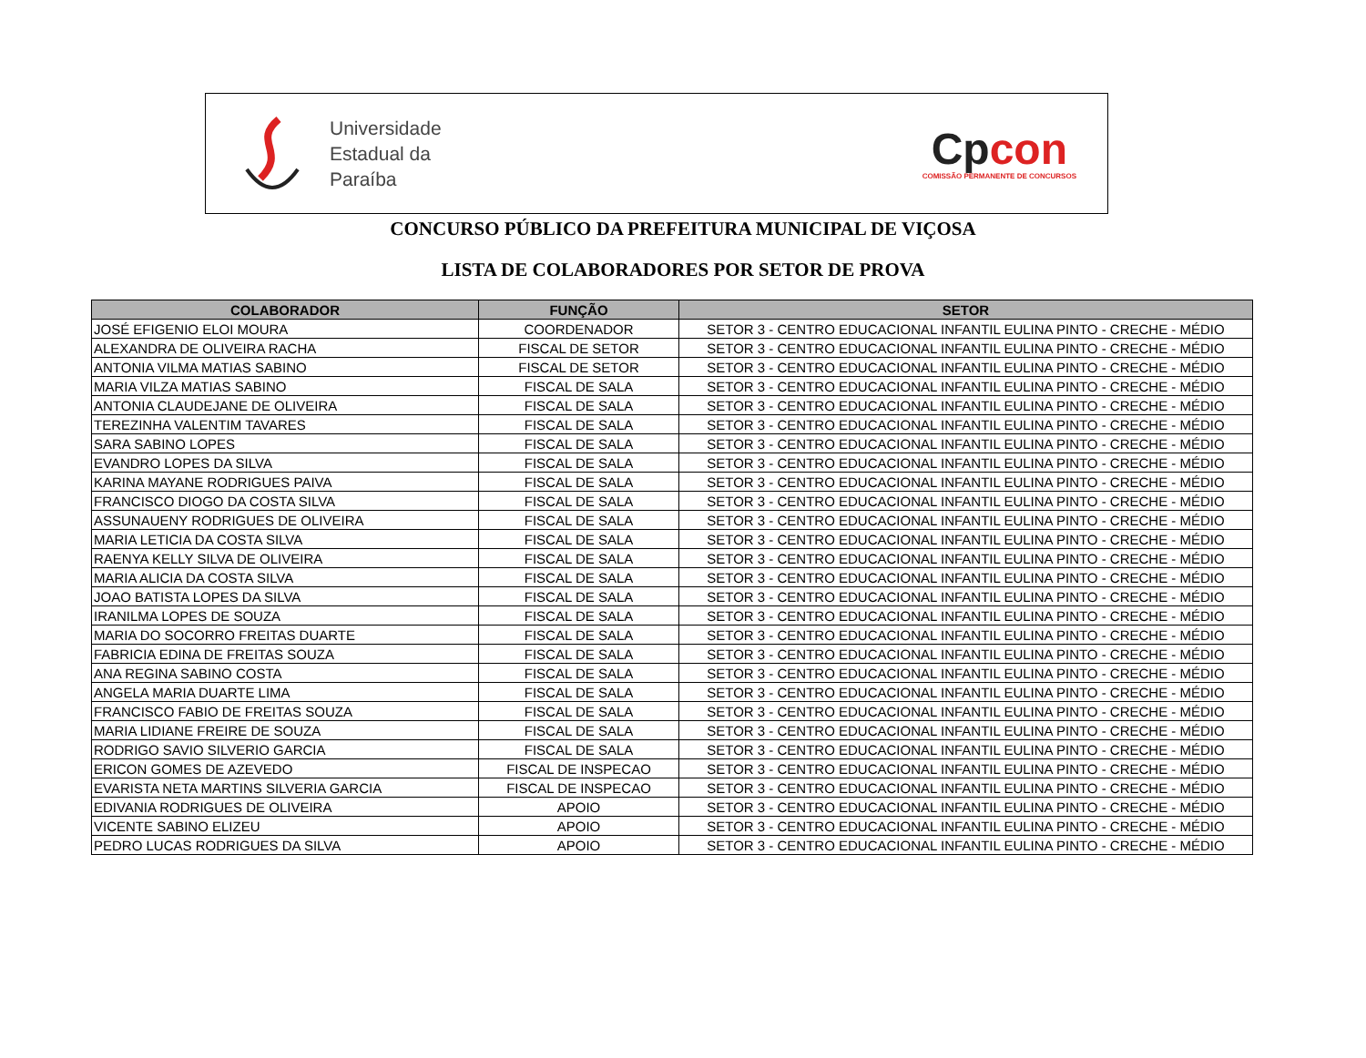Universidade
Estadual da
Paraíba
Cpcon
COMISSÃO PERMANENTE DE CONCURSOS
CONCURSO PÚBLICO DA PREFEITURA MUNICIPAL DE VIÇOSA
LISTA DE COLABORADORES POR SETOR DE PROVA
| COLABORADOR | FUNÇÃO | SETOR |
| --- | --- | --- |
| JOSÉ EFIGENIO ELOI MOURA | COORDENADOR | SETOR 3 - CENTRO EDUCACIONAL INFANTIL EULINA PINTO - CRECHE - MÉDIO |
| ALEXANDRA DE OLIVEIRA RACHA | FISCAL DE SETOR | SETOR 3 - CENTRO EDUCACIONAL INFANTIL EULINA PINTO - CRECHE - MÉDIO |
| ANTONIA VILMA MATIAS SABINO | FISCAL DE SETOR | SETOR 3 - CENTRO EDUCACIONAL INFANTIL EULINA PINTO - CRECHE - MÉDIO |
| MARIA VILZA MATIAS SABINO | FISCAL DE SALA | SETOR 3 - CENTRO EDUCACIONAL INFANTIL EULINA PINTO - CRECHE - MÉDIO |
| ANTONIA CLAUDEJANE DE OLIVEIRA | FISCAL DE SALA | SETOR 3 - CENTRO EDUCACIONAL INFANTIL EULINA PINTO - CRECHE - MÉDIO |
| TEREZINHA VALENTIM TAVARES | FISCAL DE SALA | SETOR 3 - CENTRO EDUCACIONAL INFANTIL EULINA PINTO - CRECHE - MÉDIO |
| SARA SABINO LOPES | FISCAL DE SALA | SETOR 3 - CENTRO EDUCACIONAL INFANTIL EULINA PINTO - CRECHE - MÉDIO |
| EVANDRO LOPES DA SILVA | FISCAL DE SALA | SETOR 3 - CENTRO EDUCACIONAL INFANTIL EULINA PINTO - CRECHE - MÉDIO |
| KARINA MAYANE RODRIGUES PAIVA | FISCAL DE SALA | SETOR 3 - CENTRO EDUCACIONAL INFANTIL EULINA PINTO - CRECHE - MÉDIO |
| FRANCISCO DIOGO DA COSTA SILVA | FISCAL DE SALA | SETOR 3 - CENTRO EDUCACIONAL INFANTIL EULINA PINTO - CRECHE - MÉDIO |
| ASSUNAUENY RODRIGUES DE OLIVEIRA | FISCAL DE SALA | SETOR 3 - CENTRO EDUCACIONAL INFANTIL EULINA PINTO - CRECHE - MÉDIO |
| MARIA LETICIA DA COSTA SILVA | FISCAL DE SALA | SETOR 3 - CENTRO EDUCACIONAL INFANTIL EULINA PINTO - CRECHE - MÉDIO |
| RAENYA KELLY SILVA DE OLIVEIRA | FISCAL DE SALA | SETOR 3 - CENTRO EDUCACIONAL INFANTIL EULINA PINTO - CRECHE - MÉDIO |
| MARIA ALICIA DA COSTA SILVA | FISCAL DE SALA | SETOR 3 - CENTRO EDUCACIONAL INFANTIL EULINA PINTO - CRECHE - MÉDIO |
| JOAO BATISTA LOPES DA SILVA | FISCAL DE SALA | SETOR 3 - CENTRO EDUCACIONAL INFANTIL EULINA PINTO - CRECHE - MÉDIO |
| IRANILMA LOPES DE SOUZA | FISCAL DE SALA | SETOR 3 - CENTRO EDUCACIONAL INFANTIL EULINA PINTO - CRECHE - MÉDIO |
| MARIA DO SOCORRO FREITAS DUARTE | FISCAL DE SALA | SETOR 3 - CENTRO EDUCACIONAL INFANTIL EULINA PINTO - CRECHE - MÉDIO |
| FABRICIA EDINA DE FREITAS SOUZA | FISCAL DE SALA | SETOR 3 - CENTRO EDUCACIONAL INFANTIL EULINA PINTO - CRECHE - MÉDIO |
| ANA REGINA SABINO COSTA | FISCAL DE SALA | SETOR 3 - CENTRO EDUCACIONAL INFANTIL EULINA PINTO - CRECHE - MÉDIO |
| ANGELA MARIA DUARTE LIMA | FISCAL DE SALA | SETOR 3 - CENTRO EDUCACIONAL INFANTIL EULINA PINTO - CRECHE - MÉDIO |
| FRANCISCO FABIO DE FREITAS SOUZA | FISCAL DE SALA | SETOR 3 - CENTRO EDUCACIONAL INFANTIL EULINA PINTO - CRECHE - MÉDIO |
| MARIA LIDIANE FREIRE DE SOUZA | FISCAL DE SALA | SETOR 3 - CENTRO EDUCACIONAL INFANTIL EULINA PINTO - CRECHE - MÉDIO |
| RODRIGO SAVIO SILVERIO GARCIA | FISCAL DE SALA | SETOR 3 - CENTRO EDUCACIONAL INFANTIL EULINA PINTO - CRECHE - MÉDIO |
| ERICON GOMES DE AZEVEDO | FISCAL DE INSPECAO | SETOR 3 - CENTRO EDUCACIONAL INFANTIL EULINA PINTO - CRECHE - MÉDIO |
| EVARISTA NETA MARTINS SILVERIA GARCIA | FISCAL DE INSPECAO | SETOR 3 - CENTRO EDUCACIONAL INFANTIL EULINA PINTO - CRECHE - MÉDIO |
| EDIVANIA RODRIGUES DE OLIVEIRA | APOIO | SETOR 3 - CENTRO EDUCACIONAL INFANTIL EULINA PINTO - CRECHE - MÉDIO |
| VICENTE SABINO ELIZEU | APOIO | SETOR 3 - CENTRO EDUCACIONAL INFANTIL EULINA PINTO - CRECHE - MÉDIO |
| PEDRO LUCAS RODRIGUES DA SILVA | APOIO | SETOR 3 - CENTRO EDUCACIONAL INFANTIL EULINA PINTO - CRECHE - MÉDIO |